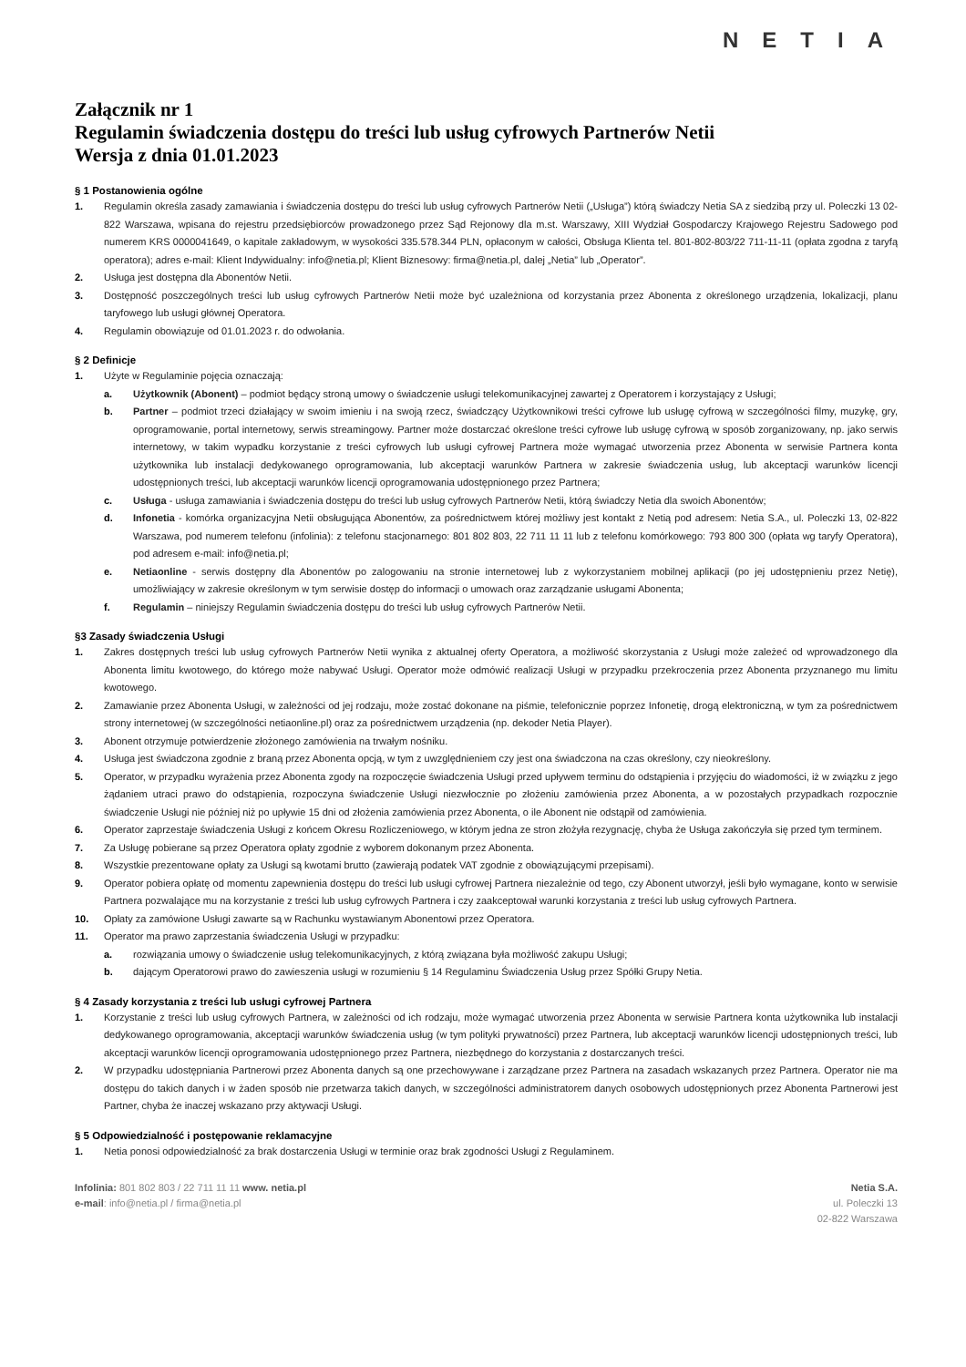NETIA
Załącznik nr 1
Regulamin świadczenia dostępu do treści lub usług cyfrowych Partnerów Netii
Wersja z dnia 01.01.2023
§ 1 Postanowienia ogólne
1.
Regulamin określa zasady zamawiania i świadczenia dostępu do treści lub usług cyfrowych Partnerów Netii („Usługa”) którą świadczy Netia SA z siedzibą przy ul. Poleczki 13 02-822 Warszawa, wpisana do rejestru przedsiębiorców prowadzonego przez Sąd Rejonowy dla m.st. Warszawy, XIII Wydział Gospodarczy Krajowego Rejestru Sadowego pod numerem KRS 0000041649, o kapitale zakładowym, w wysokości 335.578.344 PLN, opłaconym w całości, Obsługa Klienta tel. 801-802-803/22 711-11-11 (opłata zgodna z taryfą operatora); adres e-mail: Klient Indywidualny: info@netia.pl; Klient Biznesowy: firma@netia.pl, dalej „Netia” lub „Operator”.
2.
Usługa jest dostępna dla Abonentów Netii.
3.
Dostępność poszczególnych treści lub usług cyfrowych Partnerów Netii może być uzależniona od korzystania przez Abonenta z określonego urządzenia, lokalizacji, planu taryfowego lub usługi głównej Operatora.
4.
Regulamin obowiązuje od 01.01.2023 r. do odwołania.
§ 2 Definicje
1.
Użyte w Regulaminie pojęcia oznaczają:
a.
Użytkownik (Abonent) – podmiot będący stroną umowy o świadczenie usługi telekomunikacyjnej zawartej z Operatorem i korzystający z Usługi;
b.
Partner – podmiot trzeci działający w swoim imieniu i na swoją rzecz, świadczący Użytkownikowi treści cyfrowe lub usługę cyfrową w szczególności filmy, muzykę, gry, oprogramowanie, portal internetowy, serwis streamingowy. Partner może dostarczać określone treści cyfrowe lub usługę cyfrową w sposób zorganizowany, np. jako serwis internetowy, w takim wypadku korzystanie z treści cyfrowych lub usługi cyfrowej Partnera może wymagać utworzenia przez Abonenta w serwisie Partnera konta użytkownika lub instalacji dedykowanego oprogramowania, lub akceptacji warunków Partnera w zakresie świadczenia usług, lub akceptacji warunków licencji udostępnionych treści, lub akceptacji warunków licencji oprogramowania udostępnionego przez Partnera;
c.
Usługa - usługa zamawiania i świadczenia dostępu do treści lub usług cyfrowych Partnerów Netii, którą świadczy Netia dla swoich Abonentów;
d.
Infonetia - komórka organizacyjna Netii obsługująca Abonentów, za pośrednictwem której możliwy jest kontakt z Netią pod adresem: Netia S.A., ul. Poleczki 13, 02-822 Warszawa, pod numerem telefonu (infolinia): z telefonu stacjonarnego: 801 802 803, 22 711 11 11 lub z telefonu komórkowego: 793 800 300 (opłata wg taryfy Operatora), pod adresem e-mail: info@netia.pl;
e.
Netiaonline - serwis dostępny dla Abonentów po zalogowaniu na stronie internetowej lub z wykorzystaniem mobilnej aplikacji (po jej udostępnieniu przez Netię), umożliwiający w zakresie określonym w tym serwisie dostęp do informacji o umowach oraz zarządzanie usługami Abonenta;
f.
Regulamin – niniejszy Regulamin świadczenia dostępu do treści lub usług cyfrowych Partnerów Netii.
§3 Zasady świadczenia Usługi
1.
Zakres dostępnych treści lub usług cyfrowych Partnerów Netii wynika z aktualnej oferty Operatora, a możliwość skorzystania z Usługi może zależeć od wprowadzonego dla Abonenta limitu kwotowego, do którego może nabywać Usługi. Operator może odmówić realizacji Usługi w przypadku przekroczenia przez Abonenta przyznanego mu limitu kwotowego.
2.
Zamawianie przez Abonenta Usługi, w zależności od jej rodzaju, może zostać dokonane na piśmie, telefonicznie poprzez Infonetię, drogą elektroniczną, w tym za pośrednictwem strony internetowej (w szczególności netiaonline.pl) oraz za pośrednictwem urządzenia (np. dekoder Netia Player).
3.
Abonent otrzymuje potwierdzenie złożonego zamówienia na trwałym nośniku.
4.
Usługa jest świadczona zgodnie z braną przez Abonenta opcją, w tym z uwzględnieniem czy jest ona świadczona na czas określony, czy nieokreślony.
5.
Operator, w przypadku wyrażenia przez Abonenta zgody na rozpoczęcie świadczenia Usługi przed upływem terminu do odstąpienia i przyjęciu do wiadomości, iż w związku z jego żądaniem utraci prawo do odstąpienia, rozpoczyna świadczenie Usługi niezwłocznie po złożeniu zamówienia przez Abonenta, a w pozostałych przypadkach rozpocznie świadczenie Usługi nie później niż po upływie 15 dni od złożenia zamówienia przez Abonenta, o ile Abonent nie odstąpił od zamówienia.
6.
Operator zaprzestaje świadczenia Usługi z końcem Okresu Rozliczeniowego, w którym jedna ze stron złożyła rezygnację, chyba że Usługa zakończyła się przed tym terminem.
7.
Za Usługę pobierane są przez Operatora opłaty zgodnie z wyborem dokonanym przez Abonenta.
8.
Wszystkie prezentowane opłaty za Usługi są kwotami brutto (zawierają podatek VAT zgodnie z obowiązującymi przepisami).
9.
Operator pobiera opłatę od momentu zapewnienia dostępu do treści lub usługi cyfrowej Partnera niezależnie od tego, czy Abonent utworzył, jeśli było wymagane, konto w serwisie Partnera pozwalające mu na korzystanie z treści lub usług cyfrowych Partnera i czy zaakceptował warunki korzystania z treści lub usług cyfrowych Partnera.
10.
Opłaty za zamówione Usługi zawarte są w Rachunku wystawianym Abonentowi przez Operatora.
11.
Operator ma prawo zaprzestania świadczenia Usługi w przypadku:
a.
rozwiązania umowy o świadczenie usług telekomunikacyjnych, z którą związana była możliwość zakupu Usługi;
b.
dającym Operatorowi prawo do zawieszenia usługi w rozumieniu § 14 Regulaminu Świadczenia Usług przez Spółki Grupy Netia.
§ 4 Zasady korzystania z treści lub usługi cyfrowej Partnera
1.
Korzystanie z treści lub usług cyfrowych Partnera, w zależności od ich rodzaju, może wymagać utworzenia przez Abonenta w serwisie Partnera konta użytkownika lub instalacji dedykowanego oprogramowania, akceptacji warunków świadczenia usług (w tym polityki prywatności) przez Partnera, lub akceptacji warunków licencji udostępnionych treści, lub akceptacji warunków licencji oprogramowania udostępnionego przez Partnera, niezbędnego do korzystania z dostarczanych treści.
2.
W przypadku udostępniania Partnerowi przez Abonenta danych są one przechowywane i zarządzane przez Partnera na zasadach wskazanych przez Partnera. Operator nie ma dostępu do takich danych i w żaden sposób nie przetwarza takich danych, w szczególności administratorem danych osobowych udostępnionych przez Abonenta Partnerowi jest Partner, chyba że inaczej wskazano przy aktywacji Usługi.
§ 5 Odpowiedzialność i postępowanie reklamacyjne
1.
Netia ponosi odpowiedzialność za brak dostarczenia Usługi w terminie oraz brak zgodności Usługi z Regulaminem.
Infolinia: 801 802 803 / 22 711 11 11 www. netia.pl
e-mail: info@netia.pl / firma@netia.pl
Netia S.A.
ul. Poleczki 13
02-822 Warszawa